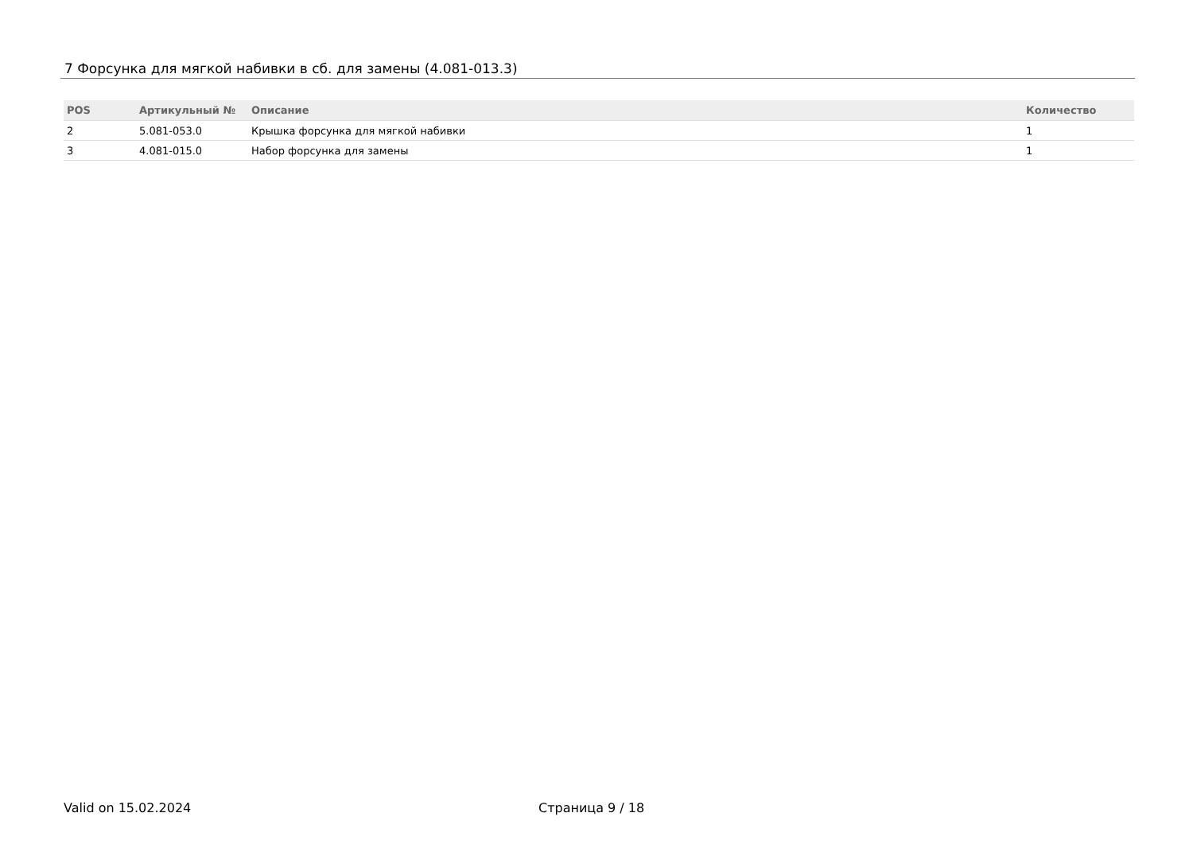7 Форсунка для мягкой набивки в сб. для замены (4.081-013.3)
| POS | Артикульный № | Описание | Количество |
| --- | --- | --- | --- |
| 2 | 5.081-053.0 | Крышка форсунка для мягкой набивки | 1 |
| 3 | 4.081-015.0 | Набор форсунка для замены | 1 |
Valid on 15.02.2024 Страница 9 / 18